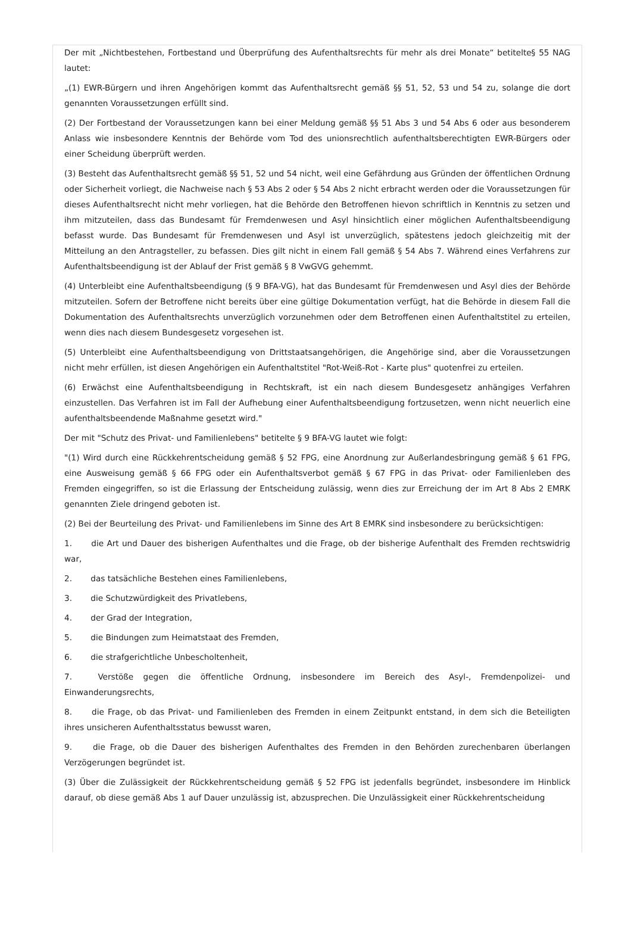Der mit „Nichtbestehen, Fortbestand und Überprüfung des Aufenthaltsrechts für mehr als drei Monate“ betitelte§ 55 NAG lautet:
„(1) EWR-Bürgern und ihren Angehörigen kommt das Aufenthaltsrecht gemäß §§ 51, 52, 53 und 54 zu, solange die dort genannten Voraussetzungen erfüllt sind.
(2) Der Fortbestand der Voraussetzungen kann bei einer Meldung gemäß §§ 51 Abs 3 und 54 Abs 6 oder aus besonderem Anlass wie insbesondere Kenntnis der Behörde vom Tod des unionsrechtlich aufenthaltsberechtigten EWR-Bürgers oder einer Scheidung überprüft werden.
(3) Besteht das Aufenthaltsrecht gemäß §§ 51, 52 und 54 nicht, weil eine Gefährdung aus Gründen der öffentlichen Ordnung oder Sicherheit vorliegt, die Nachweise nach § 53 Abs 2 oder § 54 Abs 2 nicht erbracht werden oder die Voraussetzungen für dieses Aufenthaltsrecht nicht mehr vorliegen, hat die Behörde den Betroffenen hievon schriftlich in Kenntnis zu setzen und ihm mitzuteilen, dass das Bundesamt für Fremdenwesen und Asyl hinsichtlich einer möglichen Aufenthaltsbeendigung befasst wurde. Das Bundesamt für Fremdenwesen und Asyl ist unverzüglich, spätestens jedoch gleichzeitig mit der Mitteilung an den Antragsteller, zu befassen. Dies gilt nicht in einem Fall gemäß § 54 Abs 7. Während eines Verfahrens zur Aufenthaltsbeendigung ist der Ablauf der Frist gemäß § 8 VwGVG gehemmt.
(4) Unterbleibt eine Aufenthaltsbeendigung (§ 9 BFA-VG), hat das Bundesamt für Fremdenwesen und Asyl dies der Behörde mitzuteilen. Sofern der Betroffene nicht bereits über eine gültige Dokumentation verfügt, hat die Behörde in diesem Fall die Dokumentation des Aufenthaltsrechts unverzüglich vorzunehmen oder dem Betroffenen einen Aufenthaltstitel zu erteilen, wenn dies nach diesem Bundesgesetz vorgesehen ist.
(5) Unterbleibt eine Aufenthaltsbeendigung von Drittstaatsangehörigen, die Angehörige sind, aber die Voraussetzungen nicht mehr erfüllen, ist diesen Angehörigen ein Aufenthaltstitel "Rot-Weiß-Rot - Karte plus" quotenfrei zu erteilen.
(6) Erwächst eine Aufenthaltsbeendigung in Rechtskraft, ist ein nach diesem Bundesgesetz anhängiges Verfahren einzustellen. Das Verfahren ist im Fall der Aufhebung einer Aufenthaltsbeendigung fortzusetzen, wenn nicht neuerlich eine aufenthaltsbeendende Maßnahme gesetzt wird."
Der mit "Schutz des Privat- und Familienlebens" betitelte § 9 BFA-VG lautet wie folgt:
"(1) Wird durch eine Rückkehrentscheidung gemäß § 52 FPG, eine Anordnung zur Außerlandesbringung gemäß § 61 FPG, eine Ausweisung gemäß § 66 FPG oder ein Aufenthaltsverbot gemäß § 67 FPG in das Privat- oder Familienleben des Fremden eingegriffen, so ist die Erlassung der Entscheidung zulässig, wenn dies zur Erreichung der im Art 8 Abs 2 EMRK genannten Ziele dringend geboten ist.
(2) Bei der Beurteilung des Privat- und Familienlebens im Sinne des Art 8 EMRK sind insbesondere zu berücksichtigen:
1. die Art und Dauer des bisherigen Aufenthaltes und die Frage, ob der bisherige Aufenthalt des Fremden rechtswidrig war,
2. das tatsächliche Bestehen eines Familienlebens,
3. die Schutzwürdigkeit des Privatlebens,
4. der Grad der Integration,
5. die Bindungen zum Heimatstaat des Fremden,
6. die strafgerichtliche Unbescholtenheit,
7. Verstöße gegen die öffentliche Ordnung, insbesondere im Bereich des Asyl-, Fremdenpolizei- und Einwanderungsrechts,
8. die Frage, ob das Privat- und Familienleben des Fremden in einem Zeitpunkt entstand, in dem sich die Beteiligten ihres unsicheren Aufenthaltsstatus bewusst waren,
9. die Frage, ob die Dauer des bisherigen Aufenthaltes des Fremden in den Behörden zurechenbaren überlangen Verzögerungen begründet ist.
(3) Über die Zulässigkeit der Rückkehrentscheidung gemäß § 52 FPG ist jedenfalls begründet, insbesondere im Hinblick darauf, ob diese gemäß Abs 1 auf Dauer unzulässig ist, abzusprechen. Die Unzulässigkeit einer Rückkehrentscheidung